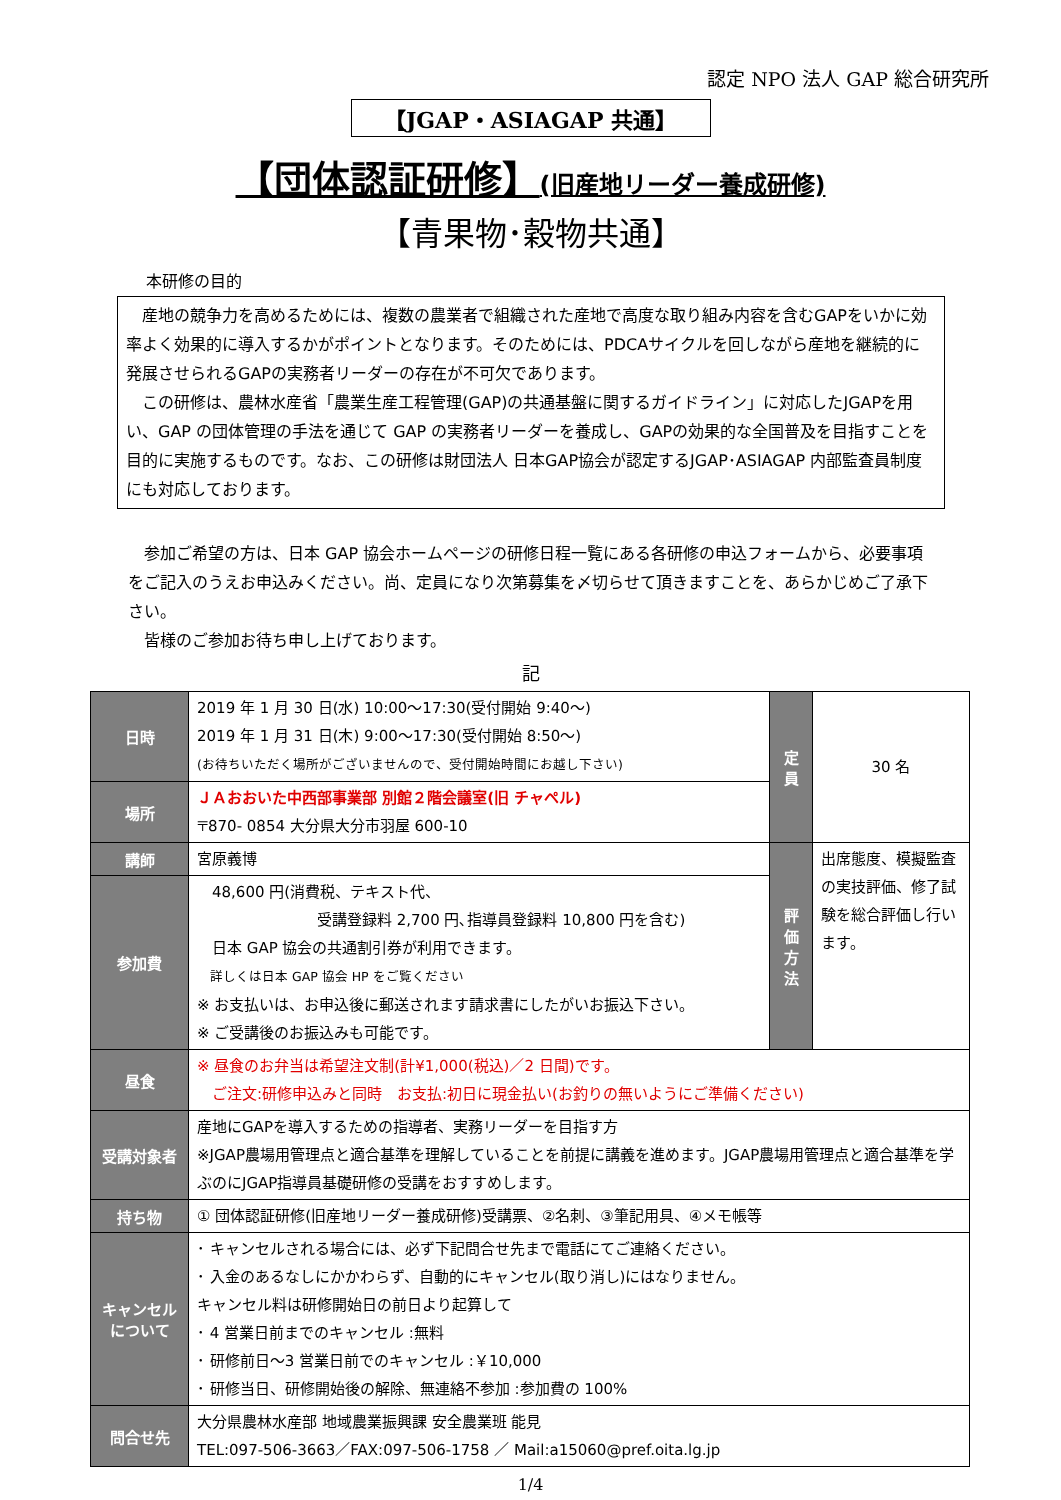認定 NPO 法人 GAP 総合研究所
【JGAP・ASIAGAP 共通】
【団体認証研修】(旧産地リーダー養成研修)
【青果物･穀物共通】
本研修の目的
　産地の競争力を高めるためには、複数の農業者で組織された産地で高度な取り組み内容を含むGAPをいかに効率よく効果的に導入するかがポイントとなります。そのためには、PDCAサイクルを回しながら産地を継続的に発展させられるGAPの実務者リーダーの存在が不可欠であります。
　この研修は、農林水産省「農業生産工程管理(GAP)の共通基盤に関するガイドライン」に対応したJGAPを用い、GAP の団体管理の手法を通じて GAP の実務者リーダーを養成し、GAPの効果的な全国普及を目指すことを目的に実施するものです。なお、この研修は財団法人 日本GAP協会が認定するJGAP･ASIAGAP 内部監査員制度にも対応しております。
　参加ご希望の方は、日本 GAP 協会ホームページの研修日程一覧にある各研修の申込フォームから、必要事項をご記入のうえお申込みください。尚、定員になり次第募集を〆切らせて頂きますことを、あらかじめご了承下さい。
　皆様のご参加お待ち申し上げております。
記
| 日時 | 2019 年 1 月 30 日(水) 10:00～17:30(受付開始 9:40～) 2019 年 1 月 31 日(木) 9:00～17:30(受付開始 8:50～) (お待ちいただく場所がございませんので、受付開始時間にお越し下さい) | 定 員 | 30 名 |
| 場所 | ＪＡおおいた中西部事業部 別館２階会議室(旧 チャペル) 〒870- 0854 大分県大分市羽屋 600-10 | | |
| 講師 | 宮原義博 | 評 価 方 法 | 出席態度、模擬監査の実技評価、修了試験を総合評価し行います。 |
| 参加費 | 48,600 円(消費税、テキスト代、 受講登録料 2,700 円､指導員登録料 10,800 円を含む) 日本 GAP 協会の共通割引券が利用できます。 詳しくは日本 GAP 協会 HP をご覧ください ※ お支払いは、お申込後に郵送されます請求書にしたがいお振込下さい。 ※ ご受講後のお振込みも可能です。 | | |
| 昼食 | ※ 昼食のお弁当は希望注文制(計¥1,000(税込)／2 日間)です。 ご注文:研修申込みと同時 お支払:初日に現金払い(お釣りの無いようにご準備ください) | | |
| 受講対象者 | 産地にGAPを導入するための指導者、実務リーダーを目指す方 ※JGAP農場用管理点と適合基準を理解していることを前提に講義を進めます。JGAP農場用管理点と適合基準を学ぶのにJGAP指導員基礎研修の受講をおすすめします。 | | |
| 持ち物 | ① 団体認証研修(旧産地リーダー養成研修)受講票、②名刺、③筆記用具、④メモ帳等 | | |
| キャンセル について | ･ キャンセルされる場合には、必ず下記問合せ先まで電話にてご連絡ください。 ･ 入金のあるなしにかかわらず、自動的にキャンセル(取り消し)にはなりません。 キャンセル料は研修開始日の前日より起算して ･ 4 営業日前までのキャンセル :無料 ･ 研修前日～3 営業日前でのキャンセル :￥10,000 ･ 研修当日、研修開始後の解除、無連絡不参加 :参加費の 100% | | |
| 問合せ先 | 大分県農林水産部 地域農業振興課 安全農業班 能見 TEL:097-506-3663／FAX:097-506-1758 ／ Mail:a15060@pref.oita.lg.jp | | |
1/4